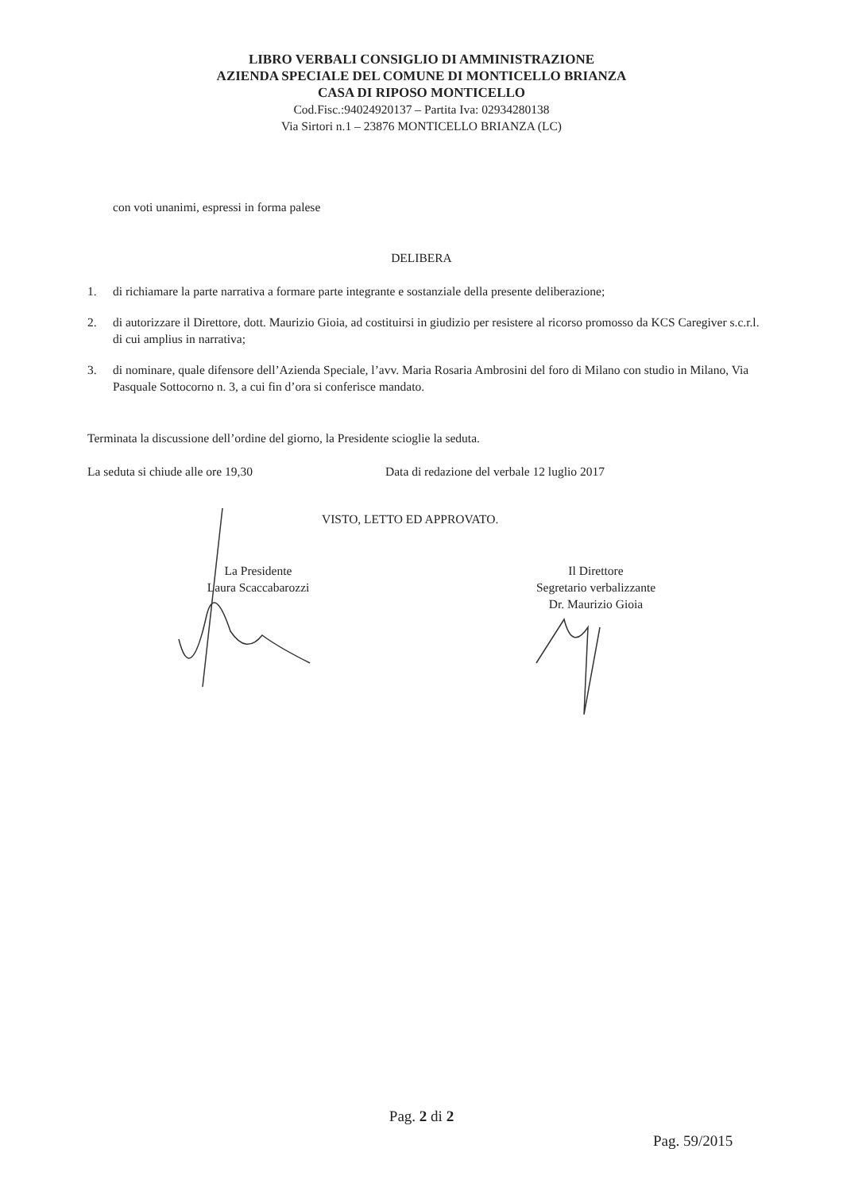LIBRO VERBALI CONSIGLIO DI AMMINISTRAZIONE
AZIENDA SPECIALE DEL COMUNE DI MONTICELLO BRIANZA
CASA DI RIPOSO MONTICELLO
Cod.Fisc.:94024920137 – Partita Iva: 02934280138
Via Sirtori n.1 – 23876 MONTICELLO BRIANZA (LC)
con voti unanimi, espressi in forma palese
DELIBERA
1. di richiamare la parte narrativa a formare parte integrante e sostanziale della presente deliberazione;
2. di autorizzare il Direttore, dott. Maurizio Gioia, ad costituirsi in giudizio per resistere al ricorso promosso da KCS Caregiver s.c.r.l. di cui amplius in narrativa;
3. di nominare, quale difensore dell’Azienda Speciale, l’avv. Maria Rosaria Ambrosini del foro di Milano con studio in Milano, Via Pasquale Sottocorno n. 3, a cui fin d’ora si conferisce mandato.
Terminata la discussione dell’ordine del giorno, la Presidente scioglie la seduta.
La seduta si chiude alle ore 19,30 Data di redazione del verbale 12 luglio 2017
VISTO, LETTO ED APPROVATO.
La Presidente
Laura Scaccabarozzi
Il Direttore
Segretario verbalizzante
Dr. Maurizio Gioia
Pag. 2 di 2
Pag. 59/2015